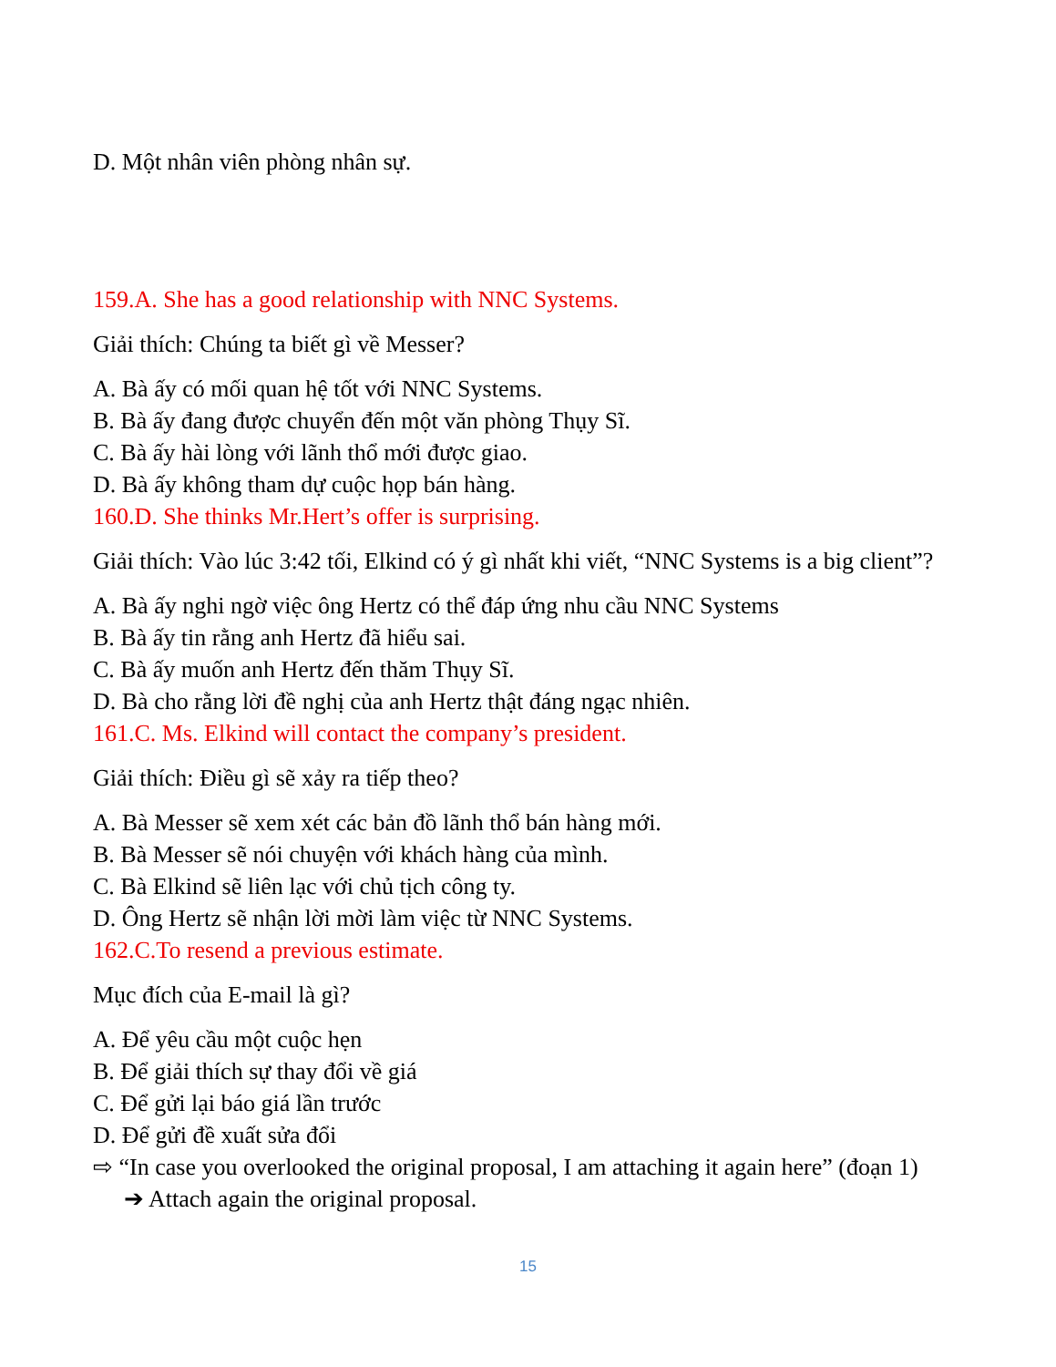D. Một nhân viên phòng nhân sự.
159.A. She has a good relationship with NNC Systems.
Giải thích: Chúng ta biết gì về Messer?
A. Bà ấy có mối quan hệ tốt với NNC Systems.
B. Bà ấy đang được chuyển đến một văn phòng Thụy Sĩ.
C. Bà ấy hài lòng với lãnh thổ mới được giao.
D. Bà ấy không tham dự cuộc họp bán hàng.
160.D. She thinks Mr.Hert’s offer is surprising.
Giải thích: Vào lúc 3:42 tối, Elkind có ý gì nhất khi viết, “NNC Systems is a big client”?
A. Bà ấy nghi ngờ việc ông Hertz có thể đáp ứng nhu cầu NNC Systems
B. Bà ấy tin rằng anh Hertz đã hiểu sai.
C. Bà ấy muốn anh Hertz đến thăm Thụy Sĩ.
D. Bà cho rằng lời đề nghị của anh Hertz thật đáng ngạc nhiên.
161.C. Ms. Elkind will contact the company’s president.
Giải thích: Điều gì sẽ xảy ra tiếp theo?
A. Bà Messer sẽ xem xét các bản đồ lãnh thổ bán hàng mới.
B. Bà Messer sẽ nói chuyện với khách hàng của mình.
C. Bà Elkind sẽ liên lạc với chủ tịch công ty.
D. Ông Hertz sẽ nhận lời mời làm việc từ NNC Systems.
162.C.To resend a previous estimate.
Mục đích của E-mail là gì?
A. Để yêu cầu một cuộc hẹn
B. Để giải thích sự thay đổi về giá
C. Để gửi lại báo giá lần trước
D. Để gửi đề xuất sửa đổi
⇨ “In case you overlooked the original proposal, I am attaching it again here” (đoạn 1)
➔ Attach again the original proposal.
15